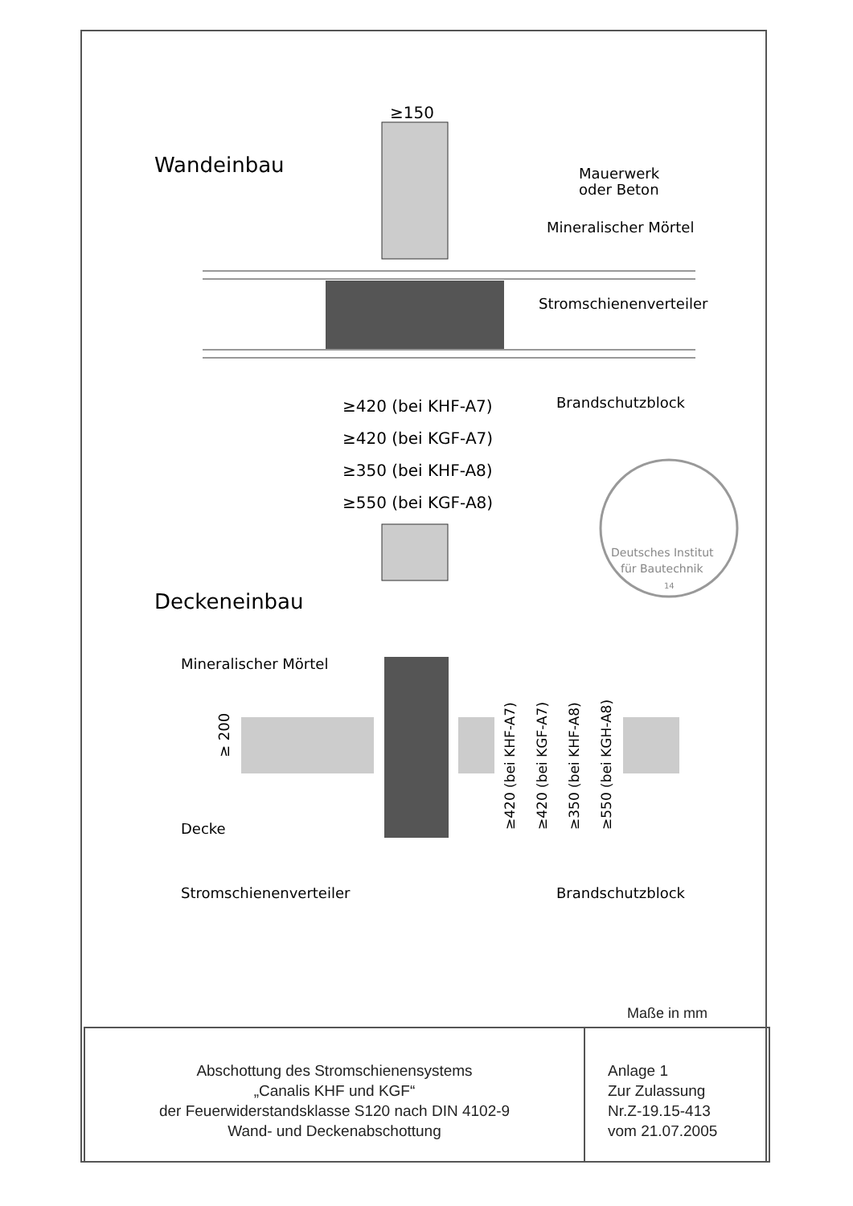Wandeinbau
≥150
Mauerwerk
oder Beton
Mineralischer Mörtel
Stromschienenverteiler
Brandschutzblock
≥420 (bei KHF-A7)
≥420 (bei KGF-A7)
≥350 (bei KHF-A8)
≥550 (bei KGF-A8)
Deutsches Institut
für Bautechnik
14
Deckeneinbau
Mineralischer Mörtel
≥ 200
≥420 (bei KHF-A7)
≥420 (bei KGF-A7)
≥350 (bei KHF-A8)
≥550 (bei KGH-A8)
Decke
Stromschienenverteiler
Brandschutzblock
Maße in mm
Abschottung des Stromschienensystems
„Canalis KHF und KGF“
der Feuerwiderstandsklasse S120 nach DIN 4102-9
Wand- und Deckenabschottung
Anlage 1
Zur Zulassung
Nr.Z-19.15-413
vom 21.07.2005